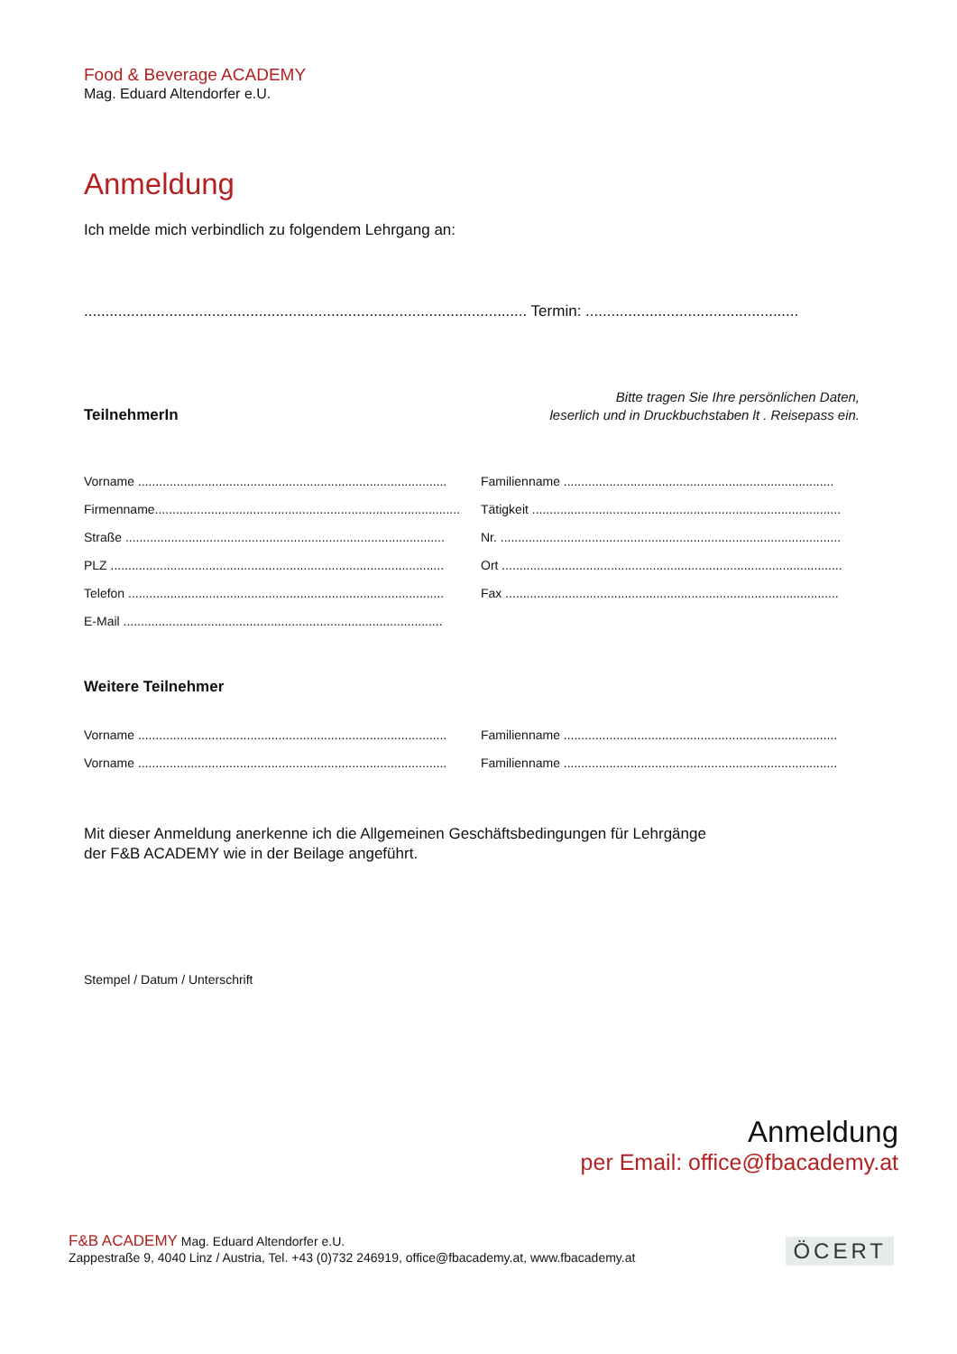Food & Beverage ACADEMY
Mag. Eduard Altendorfer e.U.
Anmeldung
Ich melde mich verbindlich zu folgendem Lehrgang an:
........................................................................................................ Termin: ..................................................
TeilnehmerIn Bitte tragen Sie Ihre persönlichen Daten,
leserlich und in Druckbuchstaben lt . Reisepass ein.
Vorname ........................................................................................
Familienname .............................................................................
Firmenname.......................................................................................
Tätigkeit .........................................................................................
Straße ...........................................................................................
Nr. .................................................................................................
PLZ ...............................................................................................
Ort .................................................................................................
Telefon ..........................................................................................
Fax ...............................................................................................
E-Mail ...........................................................................................
Weitere Teilnehmer
Vorname ........................................................................................
Familienname ..............................................................................
Vorname ........................................................................................
Familienname ..............................................................................
Mit dieser Anmeldung anerkenne ich die Allgemeinen Geschäftsbedingungen für Lehrgänge
der F&B ACADEMY wie in der Beilage angeführt.
Stempel / Datum / Unterschrift
Anmeldung
per Email: office@fbacademy.at
F&B ACADEMY Mag. Eduard Altendorfer e.U.
Zappestraße 9, 4040 Linz / Austria, Tel. +43 (0)732 246919, office@fbacademy.at, www.fbacademy.at
ÖCERT